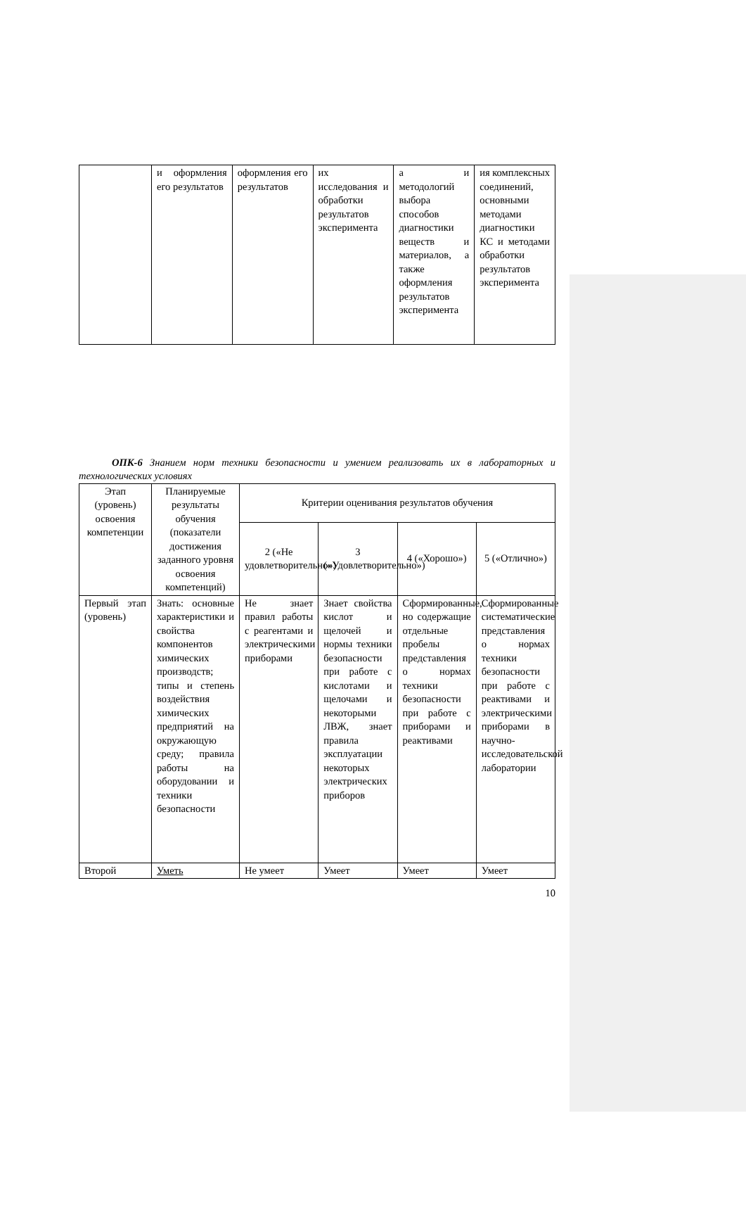| | и оформления его результатов | оформления его результатов | их исследования и обработки результатов эксперимента | а и методологий выбора способов диагностики веществ и материалов, а также оформления результатов эксперимента | ия комплексных соединений, основными методами диагностики КС и методами обработки результатов эксперимента |
ОПК-6 Знанием норм техники безопасности и умением реализовать их в лабораторных и технологических условиях
| Этап (уровень) освоения компетенции | Планируемые результаты обучения (показатели достижения заданного уровня освоения компетенций) | Критерии оценивания результатов обучения | | | |
| --- | --- | --- | --- | --- | --- |
| | | 2 («Не удовлетворительно») | 3 («Удовлетворительно») | 4 («Хорошо») | 5 («Отлично») |
| Первый этап (уровень) | Знать: основные характеристики и свойства компонентов химических производств; типы и степень воздействия химических предприятий на окружающую среду; правила работы на оборудовании и техники безопасности | Не знает правил работы с реагентами и электрическими приборами | Знает свойства кислот и щелочей и нормы техники безопасности при работе с кислотами и щелочами и некоторыми ЛВЖ, знает правила эксплуатации некоторых электрических приборов | Сформированные, но содержащие отдельные пробелы представления о нормах техники безопасности при работе с приборами и реактивами | Сформированные систематические представления о нормах техники безопасности при работе с реактивами и электрическими приборами в научно-исследовательской лаборатории |
| Второй | Уметь | Не умеет | Умеет | Умеет | Умеет |
10